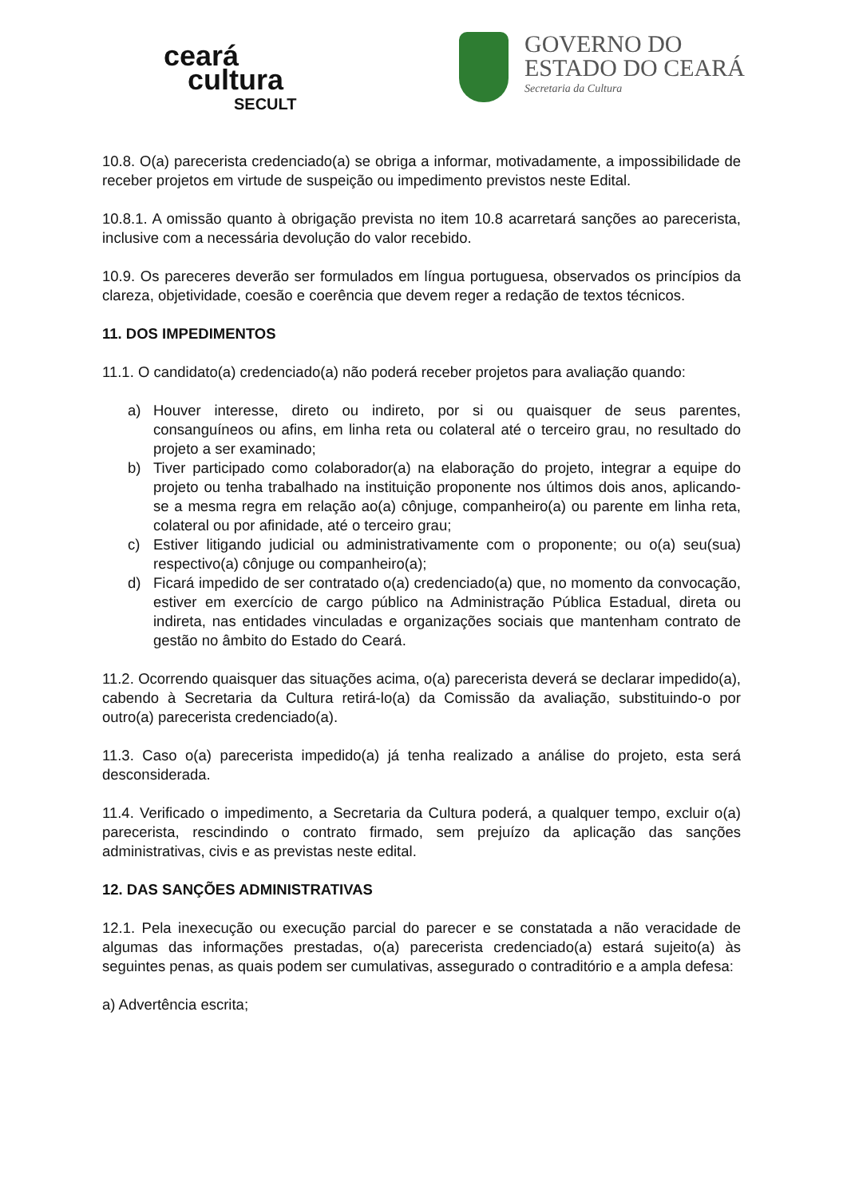ceará
cultura
SECULT
GOVERNO DO
ESTADO DO CEARÁ
Secretaria da Cultura
10.8. O(a) parecerista credenciado(a) se obriga a informar, motivadamente, a impossibilidade de receber projetos em virtude de suspeição ou impedimento previstos neste Edital.
10.8.1. A omissão quanto à obrigação prevista no item 10.8 acarretará sanções ao parecerista, inclusive com a necessária devolução do valor recebido.
10.9. Os pareceres deverão ser formulados em língua portuguesa, observados os princípios da clareza, objetividade, coesão e coerência que devem reger a redação de textos técnicos.
11. DOS IMPEDIMENTOS
11.1. O candidato(a) credenciado(a) não poderá receber projetos para avaliação quando:
a) Houver interesse, direto ou indireto, por si ou quaisquer de seus parentes, consanguíneos ou afins, em linha reta ou colateral até o terceiro grau, no resultado do projeto a ser examinado;
b) Tiver participado como colaborador(a) na elaboração do projeto, integrar a equipe do projeto ou tenha trabalhado na instituição proponente nos últimos dois anos, aplicando-se a mesma regra em relação ao(a) cônjuge, companheiro(a) ou parente em linha reta, colateral ou por afinidade, até o terceiro grau;
c) Estiver litigando judicial ou administrativamente com o proponente; ou o(a) seu(sua) respectivo(a) cônjuge ou companheiro(a);
d) Ficará impedido de ser contratado o(a) credenciado(a) que, no momento da convocação, estiver em exercício de cargo público na Administração Pública Estadual, direta ou indireta, nas entidades vinculadas e organizações sociais que mantenham contrato de gestão no âmbito do Estado do Ceará.
11.2. Ocorrendo quaisquer das situações acima, o(a) parecerista deverá se declarar impedido(a), cabendo à Secretaria da Cultura retirá-lo(a) da Comissão da avaliação, substituindo-o por outro(a) parecerista credenciado(a).
11.3. Caso o(a) parecerista impedido(a) já tenha realizado a análise do projeto, esta será desconsiderada.
11.4. Verificado o impedimento, a Secretaria da Cultura poderá, a qualquer tempo, excluir o(a) parecerista, rescindindo o contrato firmado, sem prejuízo da aplicação das sanções administrativas, civis e as previstas neste edital.
12. DAS SANÇÕES ADMINISTRATIVAS
12.1. Pela inexecução ou execução parcial do parecer e se constatada a não veracidade de algumas das informações prestadas, o(a) parecerista credenciado(a) estará sujeito(a) às seguintes penas, as quais podem ser cumulativas, assegurado o contraditório e a ampla defesa:
a) Advertência escrita;